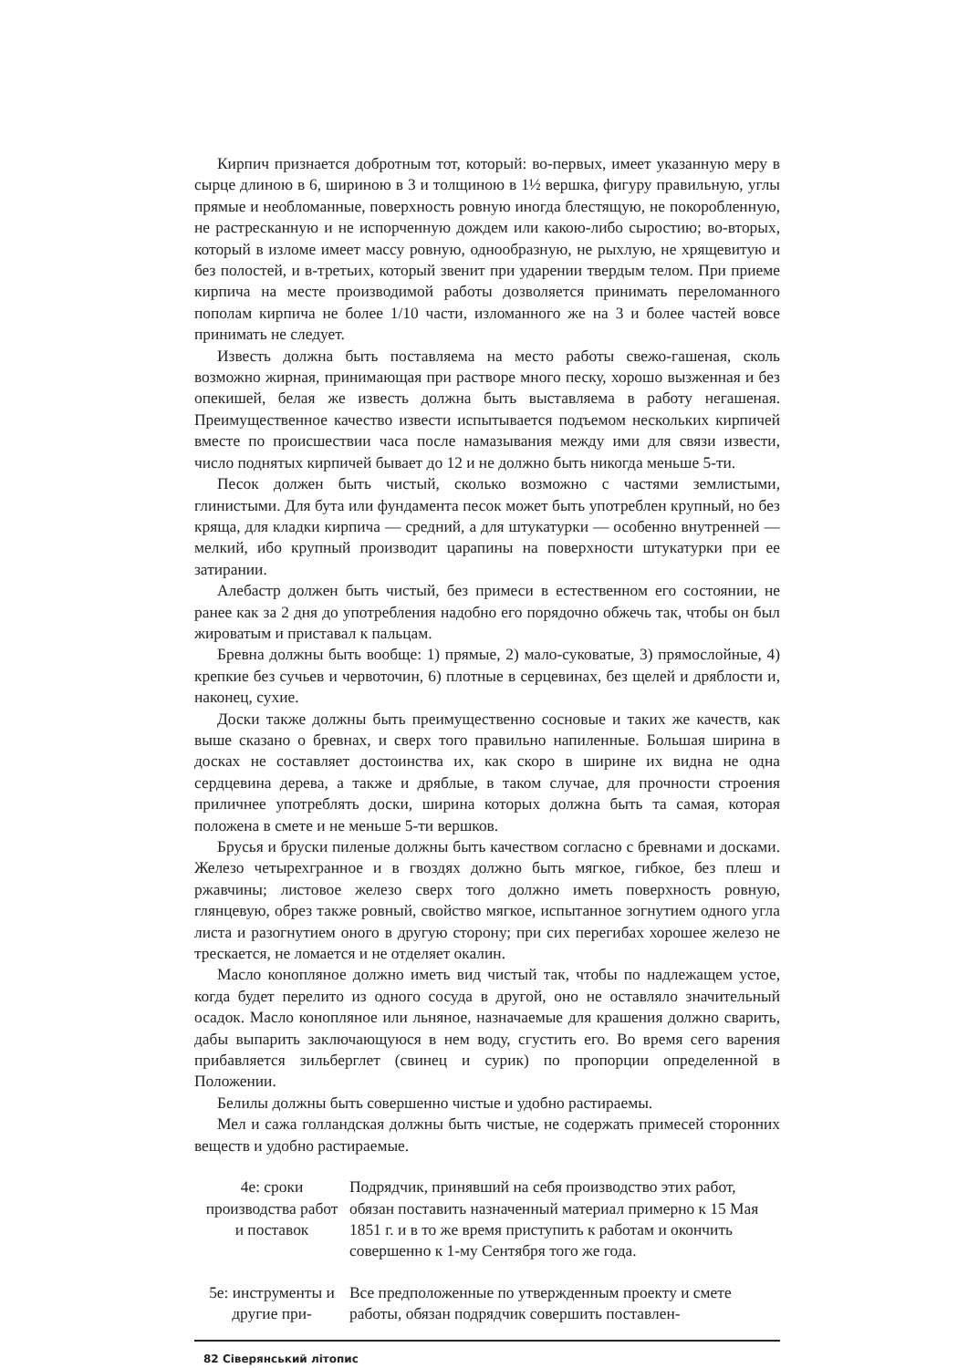Кирпич признается добротным тот, который: во-первых, имеет указанную меру в сырце длиною в 6, шириною в 3 и толщиною в 1½ вершка, фигуру правильную, углы прямые и необломанные, поверхность ровную иногда блестящую, не покоробленную, не растресканную и не испорченную дождем или какою-либо сыростию; во-вторых, который в изломе имеет массу ровную, однообразную, не рыхлую, не хрящевитую и без полостей, и в-третьих, который звенит при ударении твердым телом. При приеме кирпича на месте производимой работы дозволяется принимать переломанного пополам кирпича не более 1/10 части, изломанного же на 3 и более частей вовсе принимать не следует.
Известь должна быть поставляема на место работы свежо-гашеная, сколь возможно жирная, принимающая при растворе много песку, хорошо вызженная и без опекишей, белая же известь должна быть выставляема в работу негашеная. Преимущественное качество извести испытывается подъемом нескольких кирпичей вместе по происшествии часа после намазывания между ими для связи извести, число поднятых кирпичей бывает до 12 и не должно быть никогда меньше 5-ти.
Песок должен быть чистый, сколько возможно с частями землистыми, глинистыми. Для бута или фундамента песок может быть употреблен крупный, но без кряща, для кладки кирпича — средний, а для штукатурки — особенно внутренней — мелкий, ибо крупный производит царапины на поверхности штукатурки при ее затирании.
Алебастр должен быть чистый, без примеси в естественном его состоянии, не ранее как за 2 дня до употребления надобно его порядочно обжечь так, чтобы он был жироватым и приставал к пальцам.
Бревна должны быть вообще: 1) прямые, 2) мало-суковатые, 3) прямослойные, 4) крепкие без сучьев и червоточин, 6) плотные в серцевинах, без щелей и дряблости и, наконец, сухие.
Доски также должны быть преимущественно сосновые и таких же качеств, как выше сказано о бревнах, и сверх того правильно напиленные. Большая ширина в досках не составляет достоинства их, как скоро в ширине их видна не одна сердцевина дерева, а также и дряблые, в таком случае, для прочности строения приличнее употреблять доски, ширина которых должна быть та самая, которая положена в смете и не меньше 5-ти вершков.
Брусья и бруски пиленые должны быть качеством согласно с бревнами и досками. Железо четырехгранное и в гвоздях должно быть мягкое, гибкое, без плеш и ржавчины; листовое железо сверх того должно иметь поверхность ровную, глянцевую, обрез также ровный, свойство мягкое, испытанное зогнутием одного угла листа и разогнутием оного в другую сторону; при сих перегибах хорошее железо не трескается, не ломается и не отделяет окалин.
Масло конопляное должно иметь вид чистый так, чтобы по надлежащем устое, когда будет перелито из одного сосуда в другой, оно не оставляло значительный осадок. Масло конопляное или льняное, назначаемые для крашения должно сварить, дабы выпарить заключающуюся в нем воду, сгустить его. Во время сего варения прибавляется зильберглет (свинец и сурик) по пропорции определенной в Положении.
Белилы должны быть совершенно чистые и удобно растираемы.
Мел и сажа голландская должны быть чистые, не содержать примесей сторонних веществ и удобно растираемые.
4е: сроки производства работ и поставок
Подрядчик, принявший на себя производство этих работ, обязан поставить назначенный материал примерно к 15 Мая 1851 г. и в то же время приступить к работам и окончить совершенно к 1-му Сентября того же года.
5е: инструменты и другие при-
Все предположенные по утвержденным проекту и смете работы, обязан подрядчик совершить поставлен-
82 Сіверянський літопис